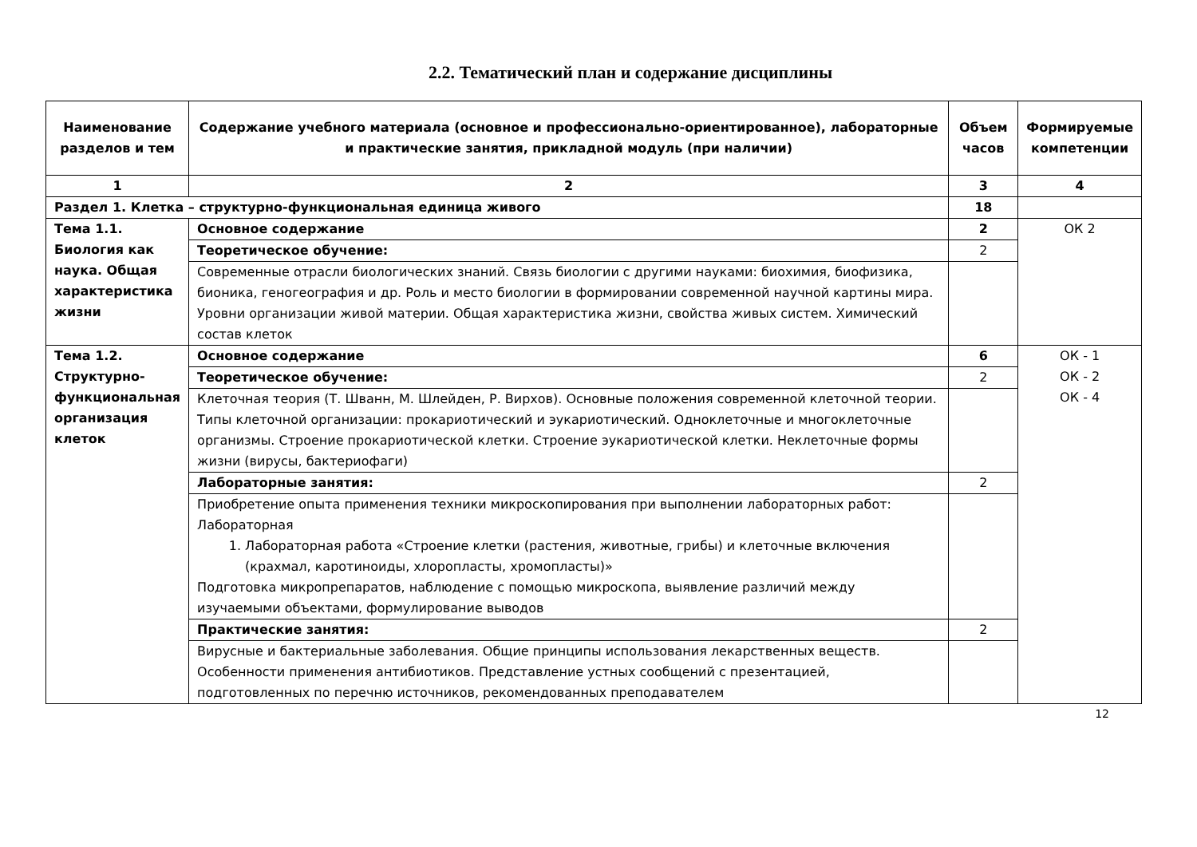2.2. Тематический план и содержание дисциплины
| Наименование разделов и тем | Содержание учебного материала (основное и профессионально-ориентированное), лабораторные и практические занятия, прикладной модуль (при наличии) | Объем часов | Формируемые компетенции |
| --- | --- | --- | --- |
| 1 | 2 | 3 | 4 |
| Раздел 1. Клетка – структурно-функциональная единица живого | | 18 | |
| Тема 1.1. Биология как наука. Общая характеристика жизни | Основное содержание | 2 | ОК 2 |
| | Теоретическое обучение: | 2 | |
| | Современные отрасли биологических знаний. Связь биологии с другими науками: биохимия, биофизика, бионика, геногеография и др. Роль и место биологии в формировании современной научной картины мира. Уровни организации живой материи. Общая характеристика жизни, свойства живых систем. Химический состав клеток | | |
| Тема 1.2. Структурно-функциональная организация клеток | Основное содержание | 6 | ОК - 1 ОК - 2 ОК - 4 |
| | Теоретическое обучение: | 2 | |
| | Клеточная теория (Т. Шванн, М. Шлейден, Р. Вирхов). Основные положения современной клеточной теории. Типы клеточной организации: прокариотический и эукариотический. Одноклеточные и многоклеточные организмы. Строение прокариотической клетки. Строение эукариотической клетки. Неклеточные формы жизни (вирусы, бактериофаги) | | |
| | Лабораторные занятия: | 2 | |
| | Приобретение опыта применения техники микроскопирования при выполнении лабораторных работ: Лабораторная 1. Лабораторная работа «Строение клетки (растения, животные, грибы) и клеточные включения (крахмал, каротиноиды, хлоропласты, хромопласты)» Подготовка микропрепаратов, наблюдение с помощью микроскопа, выявление различий между изучаемыми объектами, формулирование выводов | | |
| | Практические занятия: | 2 | |
| | Вирусные и бактериальные заболевания. Общие принципы использования лекарственных веществ. Особенности применения антибиотиков. Представление устных сообщений с презентацией, подготовленных по перечню источников, рекомендованных преподавателем | | |
12